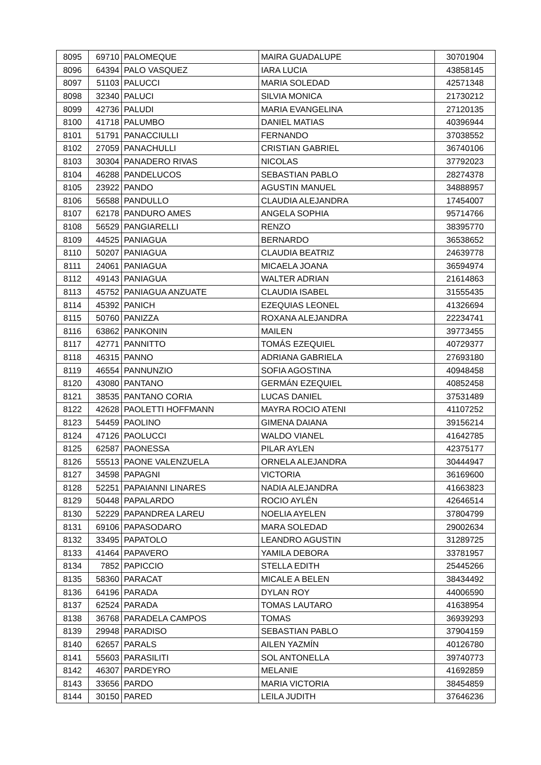| 8095 | 69710 | PALOMEQUE | MAIRA GUADALUPE | 30701904 |
| 8096 | 64394 | PALO VASQUEZ | IARA LUCIA | 43858145 |
| 8097 | 51103 | PALUCCI | MARIA SOLEDAD | 42571348 |
| 8098 | 32340 | PALUCI | SILVIA MONICA | 21730212 |
| 8099 | 42736 | PALUDI | MARIA EVANGELINA | 27120135 |
| 8100 | 41718 | PALUMBO | DANIEL MATIAS | 40396944 |
| 8101 | 51791 | PANACCIULLI | FERNANDO | 37038552 |
| 8102 | 27059 | PANACHULLI | CRISTIAN GABRIEL | 36740106 |
| 8103 | 30304 | PANADERO RIVAS | NICOLAS | 37792023 |
| 8104 | 46288 | PANDELUCOS | SEBASTIAN PABLO | 28274378 |
| 8105 | 23922 | PANDO | AGUSTIN MANUEL | 34888957 |
| 8106 | 56588 | PANDULLO | CLAUDIA ALEJANDRA | 17454007 |
| 8107 | 62178 | PANDURO AMES | ANGELA SOPHIA | 95714766 |
| 8108 | 56529 | PANGIARELLI | RENZO | 38395770 |
| 8109 | 44525 | PANIAGUA | BERNARDO | 36538652 |
| 8110 | 50207 | PANIAGUA | CLAUDIA BEATRIZ | 24639778 |
| 8111 | 24061 | PANIAGUA | MICAELA JOANA | 36594974 |
| 8112 | 49143 | PANIAGUA | WALTER ADRIAN | 21614863 |
| 8113 | 45752 | PANIAGUA ANZUATE | CLAUDIA ISABEL | 31555435 |
| 8114 | 45392 | PANICH | EZEQUIAS LEONEL | 41326694 |
| 8115 | 50760 | PANIZZA | ROXANA ALEJANDRA | 22234741 |
| 8116 | 63862 | PANKONIN | MAILEN | 39773455 |
| 8117 | 42771 | PANNITTO | TOMÁS EZEQUIEL | 40729377 |
| 8118 | 46315 | PANNO | ADRIANA GABRIELA | 27693180 |
| 8119 | 46554 | PANNUNZIO | SOFIA AGOSTINA | 40948458 |
| 8120 | 43080 | PANTANO | GERMÁN EZEQUIEL | 40852458 |
| 8121 | 38535 | PANTANO CORIA | LUCAS DANIEL | 37531489 |
| 8122 | 42628 | PAOLETTI HOFFMANN | MAYRA ROCIO ATENI | 41107252 |
| 8123 | 54459 | PAOLINO | GIMENA DAIANA | 39156214 |
| 8124 | 47126 | PAOLUCCI | WALDO VIANEL | 41642785 |
| 8125 | 62587 | PAONESSA | PILAR AYLEN | 42375177 |
| 8126 | 55513 | PAONE VALENZUELA | ORNELA ALEJANDRA | 30444947 |
| 8127 | 34598 | PAPAGNI | VICTORIA | 36169600 |
| 8128 | 52251 | PAPAIANNI LINARES | NADIA ALEJANDRA | 41663823 |
| 8129 | 50448 | PAPALARDO | ROCIO AYLÉN | 42646514 |
| 8130 | 52229 | PAPANDREA LAREU | NOELIA AYELEN | 37804799 |
| 8131 | 69106 | PAPASODARO | MARA SOLEDAD | 29002634 |
| 8132 | 33495 | PAPATOLO | LEANDRO AGUSTIN | 31289725 |
| 8133 | 41464 | PAPAVERO | YAMILA DEBORA | 33781957 |
| 8134 | 7852 | PAPICCIO | STELLA EDITH | 25445266 |
| 8135 | 58360 | PARACAT | MICALE A BELEN | 38434492 |
| 8136 | 64196 | PARADA | DYLAN ROY | 44006590 |
| 8137 | 62524 | PARADA | TOMAS LAUTARO | 41638954 |
| 8138 | 36768 | PARADELA CAMPOS | TOMAS | 36939293 |
| 8139 | 29948 | PARADISO | SEBASTIAN PABLO | 37904159 |
| 8140 | 62657 | PARALS | AILEN YAZMÍN | 40126780 |
| 8141 | 55603 | PARASILITI | SOL ANTONELLA | 39740773 |
| 8142 | 46307 | PARDEYRO | MELANIE | 41692859 |
| 8143 | 33656 | PARDO | MARIA VICTORIA | 38454859 |
| 8144 | 30150 | PARED | LEILA JUDITH | 37646236 |